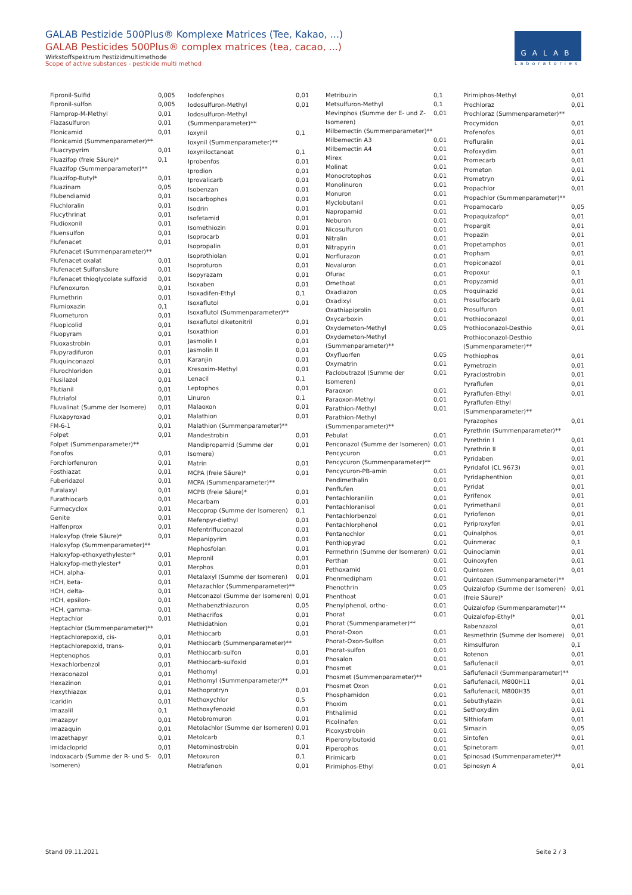GALAB Pestizide 500Plus® Komplexe Matrices (Tee, Kakao, ...)
GALAB Pesticides 500Plus® complex matrices (tea, cacao, ...)
Wirkstoffspektrum Pestizidmultimethode
Scope of active substances - pesticide multi method
GALAB
Laboratories
| Fipronil-Sulfid | 0,005 |
| Fipronil-sulfon | 0,005 |
| Flamprop-M-Methyl | 0,01 |
| Flazasulfuron | 0,01 |
| Flonicamid | 0,01 |
| Flonicamid (Summenparameter)** | |
| Fluacrypyrim | 0,01 |
| Fluazifop (freie Säure)* | 0,1 |
| Fluazifop (Summenparameter)** | |
| Fluazifop-Butyl* | 0,01 |
| Fluazinam | 0,05 |
| Flubendiamid | 0,01 |
| Fluchloralin | 0,01 |
| Flucythrinat | 0,01 |
| Fludioxonil | 0,01 |
| Fluensulfon | 0,01 |
| Flufenacet | 0,01 |
| Flufenacet (Summenparameter)** | |
| Flufenacet oxalat | 0,01 |
| Flufenacet Sulfonsäure | 0,01 |
| Flufenacet thioglycolate sulfoxid | 0,01 |
| Flufenoxuron | 0,01 |
| Flumethrin | 0,01 |
| Flumioxazin | 0,1 |
| Fluometuron | 0,01 |
| Fluopicolid | 0,01 |
| Fluopyram | 0,01 |
| Fluoxastrobin | 0,01 |
| Flupyradifuron | 0,01 |
| Fluquinconazol | 0,01 |
| Flurochloridon | 0,01 |
| Flusilazol | 0,01 |
| Flutianil | 0,01 |
| Flutriafol | 0,01 |
| Fluvalinat (Summe der Isomere) | 0,01 |
| Fluxapyroxad | 0,01 |
| FM-6-1 | 0,01 |
| Folpet | 0,01 |
| Folpet (Summenparameter)** | |
| Fonofos | 0,01 |
| Forchlorfenuron | 0,01 |
| Fosthiazat | 0,01 |
| Fuberidazol | 0,01 |
| Furalaxyl | 0,01 |
| Furathiocarb | 0,01 |
| Furmecyclox | 0,01 |
| Genite | 0,01 |
| Halfenprox | 0,01 |
| Haloxyfop (freie Säure)* | 0,01 |
| Haloxyfop (Summenparameter)** | |
| Haloxyfop-ethoxyethylester* | 0,01 |
| Haloxyfop-methylester* | 0,01 |
| HCH, alpha- | 0,01 |
| HCH, beta- | 0,01 |
| HCH, delta- | 0,01 |
| HCH, epsilon- | 0,01 |
| HCH, gamma- | 0,01 |
| Heptachlor | 0,01 |
| Heptachlor (Summenparameter)** | |
| Heptachlorepoxid, cis- | 0,01 |
| Heptachlorepoxid, trans- | 0,01 |
| Heptenophos | 0,01 |
| Hexachlorbenzol | 0,01 |
| Hexaconazol | 0,01 |
| Hexazinon | 0,01 |
| Hexythiazox | 0,01 |
| Icaridin | 0,01 |
| Imazalil | 0,1 |
| Imazapyr | 0,01 |
| Imazaquin | 0,01 |
| Imazethapyr | 0,01 |
| Imidacloprid | 0,01 |
| Indoxacarb (Summe der R- und S-Isomeren) | 0,01 |
| Iodofenphos | 0,01 |
| Iodosulfuron-Methyl | 0,01 |
| Iodosulfuron-Methyl (Summenparameter)** | |
| Ioxynil | 0,1 |
| Ioxynil (Summenparameter)** | |
| Ioxyniloctanoat | 0,1 |
| Iprobenfos | 0,01 |
| Iprodion | 0,01 |
| Iprovalicarb | 0,01 |
| Isobenzan | 0,01 |
| Isocarbophos | 0,01 |
| Isodrin | 0,01 |
| Isofetamid | 0,01 |
| Isomethiozin | 0,01 |
| Isoprocarb | 0,01 |
| Isopropalin | 0,01 |
| Isoprothiolan | 0,01 |
| Isoproturon | 0,01 |
| Isopyrazam | 0,01 |
| Isoxaben | 0,01 |
| Isoxadifen-Ethyl | 0,1 |
| Isoxaflutol | 0,01 |
| Isoxaflutol (Summenparameter)** | |
| Isoxaflutol diketonitril | 0,01 |
| Isoxathion | 0,01 |
| Jasmolin I | 0,01 |
| Jasmolin II | 0,01 |
| Karanjin | 0,01 |
| Kresoxim-Methyl | 0,01 |
| Lenacil | 0,1 |
| Leptophos | 0,01 |
| Linuron | 0,1 |
| Malaoxon | 0,01 |
| Malathion | 0,01 |
| Malathion (Summenparameter)** | |
| Mandestrobin | 0,01 |
| Mandipropamid (Summe der Isomere) | 0,01 |
| Matrin | 0,01 |
| MCPA (freie Säure)* | 0,01 |
| MCPA (Summenparameter)** | |
| MCPB (freie Säure)* | 0,01 |
| Mecarbam | 0,01 |
| Mecoprop (Summe der Isomeren) | 0,1 |
| Mefenpyr-diethyl | 0,01 |
| Mefentrifluconazol | 0,01 |
| Mepanipyrim | 0,01 |
| Mephosfolan | 0,01 |
| Mepronil | 0,01 |
| Merphos | 0,01 |
| Metalaxyl (Summe der Isomeren) | 0,01 |
| Metazachlor (Summenparameter)** | |
| Metconazol (Summe der Isomeren) | 0,01 |
| Methabenzthiazuron | 0,05 |
| Methacrifos | 0,01 |
| Methidathion | 0,01 |
| Methiocarb | 0,01 |
| Methiocarb (Summenparameter)** | |
| Methiocarb-sulfon | 0,01 |
| Methiocarb-sulfoxid | 0,01 |
| Methomyl | 0,01 |
| Methomyl (Summenparameter)** | |
| Methoprotryn | 0,01 |
| Methoxychlor | 0,5 |
| Methoxyfenozid | 0,01 |
| Metobromuron | 0,01 |
| Metolachlor (Summe der Isomeren) | 0,01 |
| Metolcarb | 0,1 |
| Metominostrobin | 0,01 |
| Metoxuron | 0,1 |
| Metrafenon | 0,01 |
| Metribuzin | 0,1 |
| Metsulfuron-Methyl | 0,1 |
| Mevinphos (Summe der E- und Z-Isomeren) | 0,01 |
| Milbemectin (Summenparameter)** | |
| Milbemectin A3 | 0,01 |
| Milbemectin A4 | 0,01 |
| Mirex | 0,01 |
| Molinat | 0,01 |
| Monocrotophos | 0,01 |
| Monolinuron | 0,01 |
| Monuron | 0,01 |
| Myclobutanil | 0,01 |
| Napropamid | 0,01 |
| Neburon | 0,01 |
| Nicosulfuron | 0,01 |
| Nitralin | 0,01 |
| Nitrapyrin | 0,01 |
| Norflurazon | 0,01 |
| Novaluron | 0,01 |
| Ofurac | 0,01 |
| Omethoat | 0,01 |
| Oxadiazon | 0,05 |
| Oxadixyl | 0,01 |
| Oxathiapiprolin | 0,01 |
| Oxycarboxin | 0,01 |
| Oxydemeton-Methyl | 0,05 |
| Oxydemeton-Methyl (Summenparameter)** | |
| Oxyfluorfen | 0,05 |
| Oxymatrin | 0,01 |
| Paclobutrazol (Summe der Isomeren) | 0,01 |
| Paraoxon | 0,01 |
| Paraoxon-Methyl | 0,01 |
| Parathion-Methyl | 0,01 |
| Parathion-Methyl (Summenparameter)** | |
| Pebulat | 0,01 |
| Penconazol (Summe der Isomeren) | 0,01 |
| Pencycuron | 0,01 |
| Pencycuron (Summenparameter)** | |
| Pencycuron-PB-amin | 0,01 |
| Pendimethalin | 0,01 |
| Penflufen | 0,01 |
| Pentachloranilin | 0,01 |
| Pentachloranisol | 0,01 |
| Pentachlorbenzol | 0,01 |
| Pentachlorphenol | 0,01 |
| Pentanochlor | 0,01 |
| Penthiopyrad | 0,01 |
| Permethrin (Summe der Isomeren) | 0,01 |
| Perthan | 0,01 |
| Pethoxamid | 0,01 |
| Phenmedipham | 0,01 |
| Phenothrin | 0,05 |
| Phenthoat | 0,01 |
| Phenylphenol, ortho- | 0,01 |
| Phorat | 0,01 |
| Phorat (Summenparameter)** | |
| Phorat-Oxon | 0,01 |
| Phorat-Oxon-Sulfon | 0,01 |
| Phorat-sulfon | 0,01 |
| Phosalon | 0,01 |
| Phosmet | 0,01 |
| Phosmet (Summenparameter)** | |
| Phosmet Oxon | 0,01 |
| Phosphamidon | 0,01 |
| Phoxim | 0,01 |
| Phthalimid | 0,01 |
| Picolinafen | 0,01 |
| Picoxystrobin | 0,01 |
| Piperonylbutoxid | 0,01 |
| Piperophos | 0,01 |
| Pirimicarb | 0,01 |
| Pirimiphos-Ethyl | 0,01 |
| Pirimiphos-Methyl | 0,01 |
| Prochloraz | 0,01 |
| Prochloraz (Summenparameter)** | |
| Procymidon | 0,01 |
| Profenofos | 0,01 |
| Profluralin | 0,01 |
| Profoxydim | 0,01 |
| Promecarb | 0,01 |
| Prometon | 0,01 |
| Prometryn | 0,01 |
| Propachlor | 0,01 |
| Propachlor (Summenparameter)** | |
| Propamocarb | 0,05 |
| Propaquizafop* | 0,01 |
| Propargit | 0,01 |
| Propazin | 0,01 |
| Propetamphos | 0,01 |
| Propham | 0,01 |
| Propiconazol | 0,01 |
| Propoxur | 0,1 |
| Propyzamid | 0,01 |
| Proquinazid | 0,01 |
| Prosulfocarb | 0,01 |
| Prosulfuron | 0,01 |
| Prothioconazol | 0,01 |
| Prothioconazol-Desthio | 0,01 |
| Prothioconazol-Desthio (Summenparameter)** | |
| Prothiophos | 0,01 |
| Pymetrozin | 0,01 |
| Pyraclostrobin | 0,01 |
| Pyraflufen | 0,01 |
| Pyraflufen-Ethyl | 0,01 |
| Pyraflufen-Ethyl (Summenparameter)** | |
| Pyrazophos | 0,01 |
| Pyrethrin (Summenparameter)** | |
| Pyrethrin I | 0,01 |
| Pyrethrin II | 0,01 |
| Pyridaben | 0,01 |
| Pyridafol (CL 9673) | 0,01 |
| Pyridaphenthion | 0,01 |
| Pyridat | 0,01 |
| Pyrifenox | 0,01 |
| Pyrimethanil | 0,01 |
| Pyriofenon | 0,01 |
| Pyriproxyfen | 0,01 |
| Quinalphos | 0,01 |
| Quinmerac | 0,1 |
| Quinoclamin | 0,01 |
| Quinoxyfen | 0,01 |
| Quintozen | 0,01 |
| Quintozen (Summenparameter)** | |
| Quizalofop (Summe der Isomeren) (freie Säure)* | 0,01 |
| Quizalofop (Summenparameter)** | |
| Quizalofop-Ethyl* | 0,01 |
| Rabenzazol | 0,01 |
| Resmethrin (Summe der Isomere) | 0,01 |
| Rimsulfuron | 0,1 |
| Rotenon | 0,01 |
| Saflufenacil | 0,01 |
| Saflufenacil (Summenparameter)** | |
| Saflufenacil, M800H11 | 0,01 |
| Saflufenacil, M800H35 | 0,01 |
| Sebuthylazin | 0,01 |
| Sethoxydim | 0,01 |
| Silthiofam | 0,01 |
| Simazin | 0,05 |
| Sintofen | 0,01 |
| Spinetoram | 0,01 |
| Spinosad (Summenparameter)** | |
| Spinosyn A | 0,01 |
Stand 09.11.2021 Seite 2 / 3